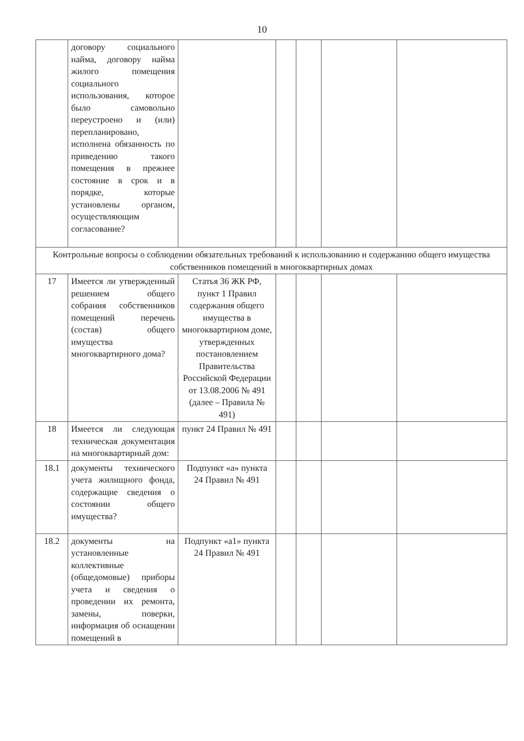10
| | договору социального найма, договору найма жилого помещения социального использования, которое было самовольно переустроено и (или) перепланировано, исполнена обязанность по приведению такого помещения в прежнее состояние в срок и в порядке, которые установлены органом, осуществляющим согласование? | | | | | |
| Контрольные вопросы о соблюдении обязательных требований к использованию и содержанию общего имущества собственников помещений в многоквартирных домах | | | | | | |
| 17 | Имеется ли утвержденный решением общего собрания собственников помещений перечень (состав) общего имущества многоквартирного дома? | Статья 36 ЖК РФ, пункт 1 Правил содержания общего имущества в многоквартирном доме, утвержденных постановлением Правительства Российской Федерации от 13.08.2006 № 491 (далее – Правила № 491) | | | | |
| 18 | Имеется ли следующая техническая документация на многоквартирный дом: | пункт 24 Правил № 491 | | | | |
| 18.1 | документы технического учета жилищного фонда, содержащие сведения о состоянии общего имущества? | Подпункт «а» пункта 24 Правил № 491 | | | | |
| 18.2 | документы на установленные коллективные (общедомовые) приборы учета и сведения о проведении их ремонта, замены, поверки, информация об оснащении помещений в | Подпункт «а1» пункта 24 Правил № 491 | | | | |